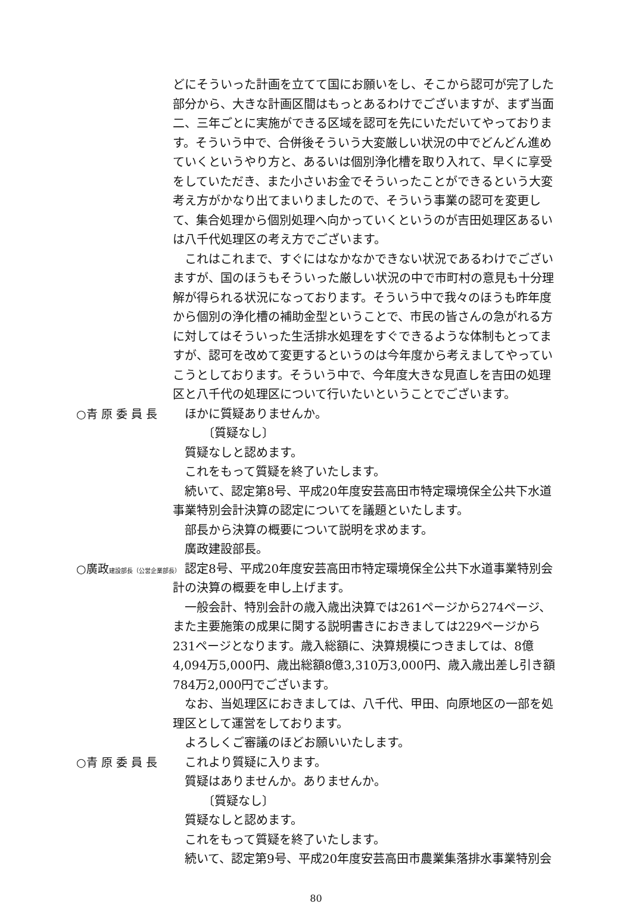どにそういった計画を立てて国にお願いをし、そこから認可が完了した部分から、大きな計画区間はもっとあるわけでございますが、まず当面二、三年ごとに実施ができる区域を認可を先にいただいてやっております。そういう中で、合併後そういう大変厳しい状況の中でどんどん進めていくというやり方と、あるいは個別浄化槽を取り入れて、早くに享受をしていただき、また小さいお金でそういったことができるという大変考え方がかなり出てまいりましたので、そういう事業の認可を変更して、集合処理から個別処理へ向かっていくというのが吉田処理区あるいは八千代処理区の考え方でございます。
これはこれまで、すぐにはなかなかできない状況であるわけでございますが、国のほうもそういった厳しい状況の中で市町村の意見も十分理解が得られる状況になっております。そういう中で我々のほうも昨年度から個別の浄化槽の補助金型ということで、市民の皆さんの急がれる方に対してはそういった生活排水処理をすぐできるような体制もとってますが、認可を改めて変更するというのは今年度から考えましてやっていこうとしております。そういう中で、今年度大きな見直しを吉田の処理区と八千代の処理区について行いたいということでございます。
○青 原 委 員 長 ほかに質疑ありませんか。
〔質疑なし〕
質疑なしと認めます。
これをもって質疑を終了いたします。
続いて、認定第8号、平成20年度安芸高田市特定環境保全公共下水道事業特別会計決算の認定についてを議題といたします。
部長から決算の概要について説明を求めます。
廣政建設部長。
○廣政建設部長（公営企業部長）
認定8号、平成20年度安芸高田市特定環境保全公共下水道事業特別会計の決算の概要を申し上げます。
一般会計、特別会計の歳入歳出決算では261ページから274ページ、また主要施策の成果に関する説明書きにおきましては229ページから231ページとなります。歳入総額に、決算規模につきましては、8億4,094万5,000円、歳出総額8億3,310万3,000円、歳入歳出差し引き額784万2,000円でございます。
なお、当処理区におきましては、八千代、甲田、向原地区の一部を処理区として運営をしております。
よろしくご審議のほどお願いいたします。
○青 原 委 員 長 これより質疑に入ります。
質疑はありませんか。ありませんか。
〔質疑なし〕
質疑なしと認めます。
これをもって質疑を終了いたします。
続いて、認定第9号、平成20年度安芸高田市農業集落排水事業特別会
80